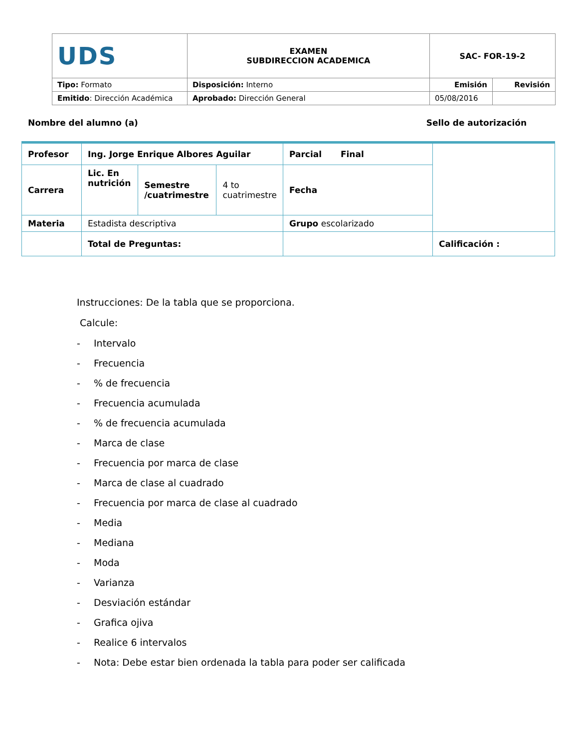| UDS | EXAMEN SUBDIRECCION ACADEMICA | SAC- FOR-19-2 | |
| Tipo: Formato | Disposición: Interno | Emisión | Revisión |
| Emitido : Dirección Académica | Aprobado: Dirección General | 05/08/2016 | |
Nombre del alumno (a) Sello de autorización
| Profesor | Ing. Jorge Enrique Albores Aguilar | | | Parcial Final | |
| Carrera | Lic. En nutrición | Semestre /cuatrimestre | 4 to cuatrimestre | Fecha | |
| Materia | Estadista descriptiva | | | Grupo escolarizado | |
| | Total de Preguntas: | | | | Calificación : |
Instrucciones: De la tabla que se proporciona.
Calcule:
- Intervalo
- Frecuencia
-% de frecuencia
- Frecuencia acumulada
-% de frecuencia acumulada
- Marca de clase
- Frecuencia por marca de clase
- Marca de clase al cuadrado
- Frecuencia por marca de clase al cuadrado
- Media
- Mediana
- Moda
- Varianza
- Desviación estándar
- Grafica ojiva
- Realice 6 intervalos
- Nota: Debe estar bien ordenada la tabla para poder ser calificada